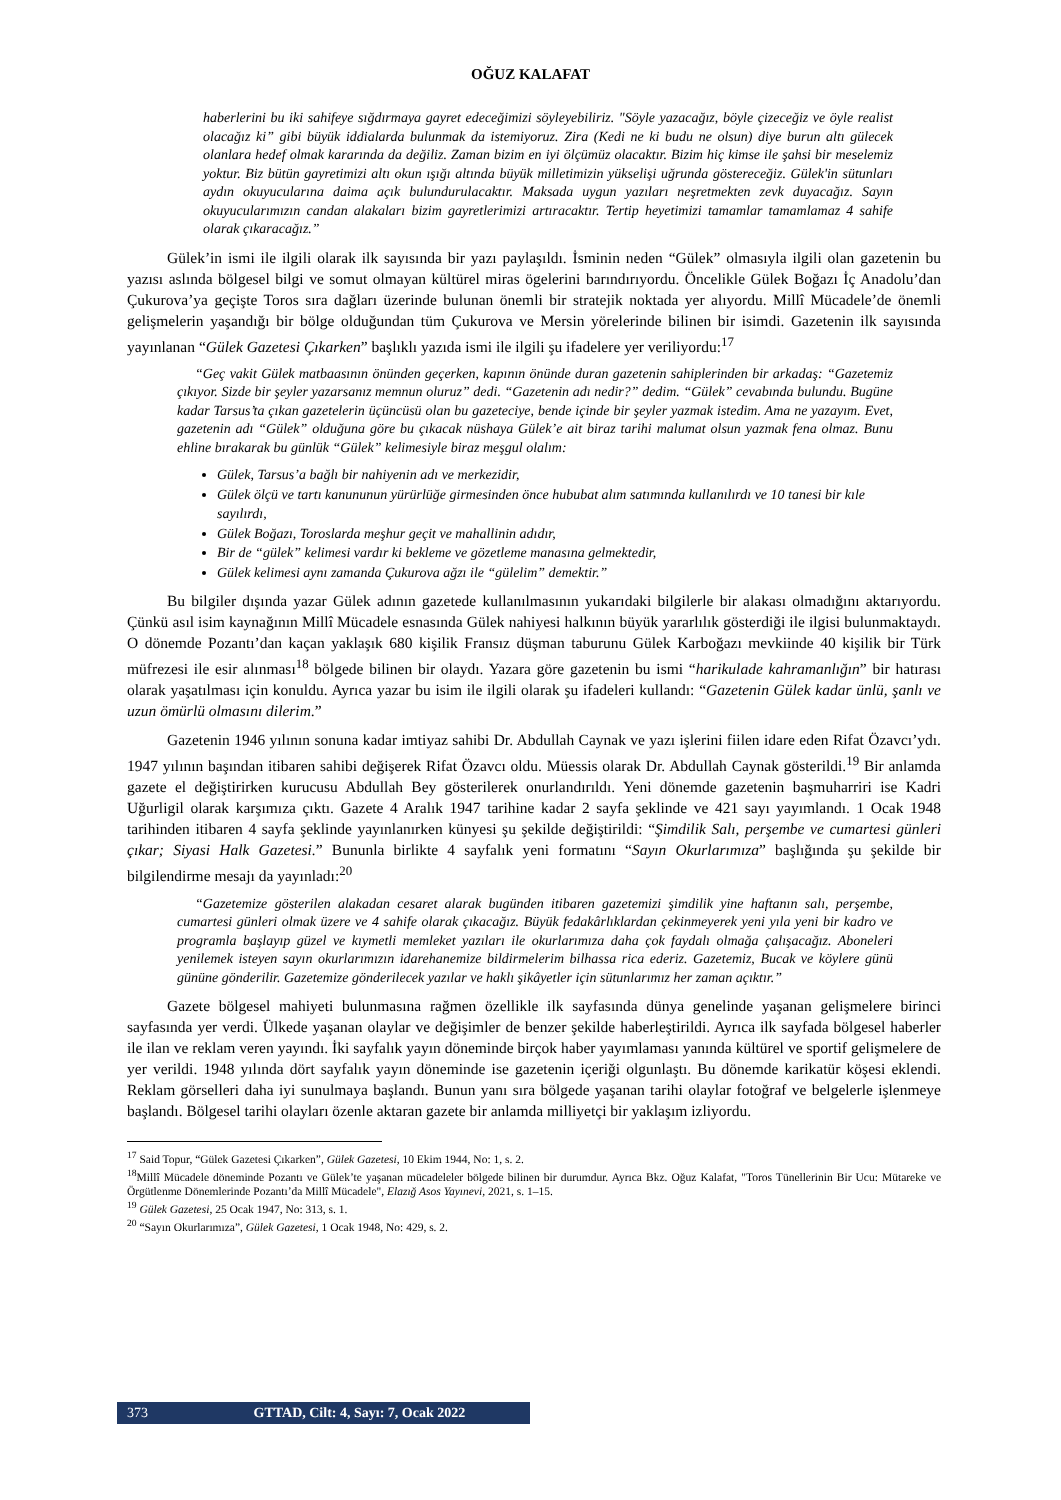OĞUZ KALAFAT
haberlerini bu iki sahifeye sığdırmaya gayret edeceğimizi söyleyebiliriz. "Söyle yazacağız, böyle çizeceğiz ve öyle realist olacağız ki” gibi büyük iddialarda bulunmak da istemiyoruz. Zira (Kedi ne ki budu ne olsun) diye burun altı gülecek olanlara hedef olmak kararında da değiliz. Zaman bizim en iyi ölçümüz olacaktır. Bizim hiç kimse ile şahsi bir meselemiz yoktur. Biz bütün gayretimizi altı okun ışığı altında büyük milletimizin yükselişi uğrunda göstereceğiz. Gülek'in sütunları aydın okuyucularına daima açık bulundurulacaktır. Maksada uygun yazıları neşretmekten zevk duyacağız. Sayın okuyucularımızın candan alakaları bizim gayretlerimizi artıracaktır. Tertip heyetimizi tamamlar tamamlamaz 4 sahife olarak çıkaracağız.”
Gülek’in ismi ile ilgili olarak ilk sayısında bir yazı paylaşıldı. İsminin neden “Gülek” olmasıyla ilgili olan gazetenin bu yazısı aslında bölgesel bilgi ve somut olmayan kültürel miras ögelerini barındırıyordu. Öncelikle Gülek Boğazı İç Anadolu’dan Çukurova’ya geçişte Toros sıra dağları üzerinde bulunan önemli bir stratejik noktada yer alıyordu. Millî Mücadele’de önemli gelişmelerin yaşandığı bir bölge olduğundan tüm Çukurova ve Mersin yörelerinde bilinen bir isimdi. Gazetenin ilk sayısında yayınlanan “Gülek Gazetesi Çıkarken” başlıklı yazıda ismi ile ilgili şu ifadelere yer veriliyordu:<sup>17</sup>
“Geç vakit Gülek matbaasının önünden geçerken, kapının önünde duran gazetenin sahiplerinden bir arkadaş: “Gazetemiz çıkıyor. Sizde bir şeyler yazarsanız memnun oluruz” dedi. “Gazetenin adı nedir?” dedim. “Gülek” cevabında bulundu. Bugüne kadar Tarsus’ta çıkan gazetelerin üçüncüsü olan bu gazeteciye, bende içinde bir şeyler yazmak istedim. Ama ne yazayım. Evet, gazetenin adı “Gülek” olduğuna göre bu çıkacak nüshaya Gülek’e ait biraz tarihi malumat olsun yazmak fena olmaz. Bunu ehline bırakarak bu günlük “Gülek” kelimesiyle biraz meşgul olalım:
Gülek, Tarsus’a bağlı bir nahiyenin adı ve merkezidir,
Gülek ölçü ve tartı kanununun yürürlüğe girmesinden önce hububat alım satımında kullanılırdı ve 10 tanesi bir kıle sayılırdı,
Gülek Boğazı, Toroslarda meşhur geçit ve mahallinin adıdır,
Bir de “gülek” kelimesi vardır ki bekleme ve gözetleme manasına gelmektedir,
Gülek kelimesi aynı zamanda Çukurova ağzı ile “gülelim” demektir.”
Bu bilgiler dışında yazar Gülek adının gazetede kullanılmasının yukarıdaki bilgilerle bir alakası olmadığını aktarıyordu. Çünkü asıl isim kaynağının Millî Mücadele esnasında Gülek nahiyesi halkının büyük yararlılık gösterdiği ile ilgisi bulunmaktaydı. O dönemde Pozantı’dan kaçan yaklaşık 680 kişilik Fransız düşman taburunu Gülek Karboğazı mevkiinde 40 kişilik bir Türk müfrezesi ile esir alınması<sup>18</sup> bölgede bilinen bir olaydı. Yazara göre gazetenin bu ismi “harikulade kahramanlığın” bir hatırası olarak yaşatılması için konuldu. Ayrıca yazar bu isim ile ilgili olarak şu ifadeleri kullandı: “Gazetenin Gülek kadar ünlü, şanlı ve uzun ömürlü olmasını dilerim.”
Gazetenin 1946 yılının sonuna kadar imtiyaz sahibi Dr. Abdullah Caynak ve yazı işlerini fiilen idare eden Rifat Özavcı’ydı. 1947 yılının başından itibaren sahibi değişerek Rifat Özavcı oldu. Müessis olarak Dr. Abdullah Caynak gösterildi.<sup>19</sup> Bir anlamda gazete el değiştirirken kurucusu Abdullah Bey gösterilerek onurlandırıldı. Yeni dönemde gazetenin başmuharriri ise Kadri Uğurligil olarak karşımıza çıktı. Gazete 4 Aralık 1947 tarihine kadar 2 sayfa şeklinde ve 421 sayı yayımlandı. 1 Ocak 1948 tarihinden itibaren 4 sayfa şeklinde yayınlanırken künyesi şu şekilde değiştirildi: “Şimdilik Salı, perşembe ve cumartesi günleri çıkar; Siyasi Halk Gazetesi.” Bununla birlikte 4 sayfalık yeni formatını “Sayın Okurlarımıza” başlığında şu şekilde bir bilgilendirme mesajı da yayınladı:<sup>20</sup>
“Gazetemize gösterilen alakadan cesaret alarak bugünden itibaren gazetemizi şimdilik yine haftanın salı, perşembe, cumartesi günleri olmak üzere ve 4 sahife olarak çıkacağız. Büyük fedakârlıklardan çekinmeyerek yeni yıla yeni bir kadro ve programla başlayıp güzel ve kıymetli memleket yazıları ile okurlarımıza daha çok faydalı olmağa çalışacağız. Aboneleri yenilemek isteyen sayın okurlarımızın idarehanemize bildirmelerim bilhassa rica ederiz. Gazetemiz, Bucak ve köylere günü gününe gönderilir. Gazetemize gönderilecek yazılar ve haklı şikâyetler için sütunlarımız her zaman açıktır.”
Gazete bölgesel mahiyeti bulunmasına rağmen özellikle ilk sayfasında dünya genelinde yaşanan gelişmelere birinci sayfasında yer verdi. Ülkede yaşanan olaylar ve değişimler de benzer şekilde haberleştirildi. Ayrıca ilk sayfada bölgesel haberler ile ilan ve reklam veren yayındı. İki sayfalık yayın döneminde birçok haber yayımlaması yanında kültürel ve sportif gelişmelere de yer verildi. 1948 yılında dört sayfalık yayın döneminde ise gazetenin içeriği olgunlaştı. Bu dönemde karikatür köşesi eklendi. Reklam görselleri daha iyi sunulmaya başlandı. Bunun yanı sıra bölgede yaşanan tarihi olaylar fotoğraf ve belgelerle işlenmeye başlandı. Bölgesel tarihi olayları özenle aktaran gazete bir anlamda milliyetçi bir yaklaşım izliyordu.
<sup>17</sup> Said Topur, “Gülek Gazetesi Çıkarken”, Gülek Gazetesi, 10 Ekim 1944, No: 1, s. 2.
<sup>18</sup> Millî Mücadele döneminde Pozantı ve Gülek’te yaşanan mücadeleler bölgede bilinen bir durumdur. Ayrıca Bkz. Oğuz Kalafat, "Toros Tünellerinin Bir Ucu: Mütareke ve Örgütlenme Dönemlerinde Pozantı’da Millî Mücadele", Elazığ Asos Yayınevi, 2021, s. 1–15.
<sup>19</sup> Gülek Gazetesi, 25 Ocak 1947, No: 313, s. 1.
<sup>20</sup> “Sayın Okurlarımıza”, Gülek Gazetesi, 1 Ocak 1948, No: 429, s. 2.
373 GTTAD, Cilt: 4, Sayı: 7, Ocak 2022